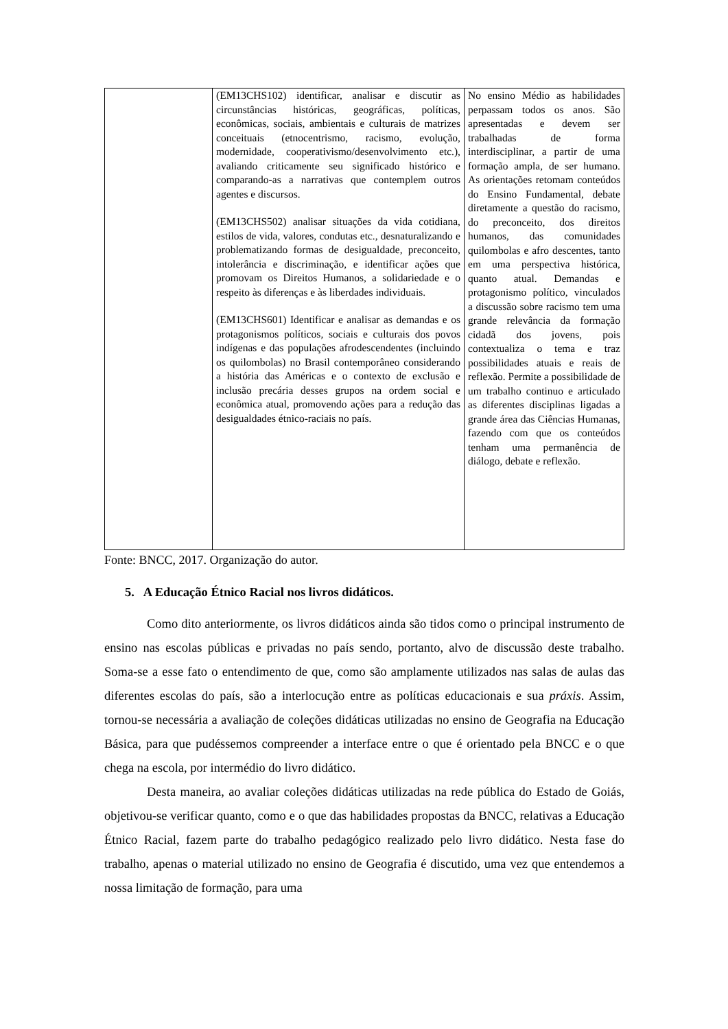| | (EM13CHS102) identificar, analisar e discutir as circunstâncias históricas, geográficas, políticas, econômicas, sociais, ambientais e culturais de matrizes conceituais (etnocentrismo, racismo, evolução, modernidade, cooperativismo/desenvolvimento etc.), avaliando criticamente seu significado histórico e comparando-as a narrativas que contemplem outros agentes e discursos. (EM13CHS502) analisar situações da vida cotidiana, estilos de vida, valores, condutas etc., desnaturalizando e problematizando formas de desigualdade, preconceito, intolerância e discriminação, e identificar ações que promovam os Direitos Humanos, a solidariedade e o respeito às diferenças e às liberdades individuais. (EM13CHS601) Identificar e analisar as demandas e os protagonismos políticos, sociais e culturais dos povos indígenas e das populações afrodescendentes (incluindo os quilombolas) no Brasil contemporâneo considerando a história das Américas e o contexto de exclusão e inclusão precária desses grupos na ordem social e econômica atual, promovendo ações para a redução das desigualdades étnico-raciais no país. | No ensino Médio as habilidades perpassam todos os anos. São apresentadas e devem ser trabalhadas de forma interdisciplinar, a partir de uma formação ampla, de ser humano. As orientações retomam conteúdos do Ensino Fundamental, debate diretamente a questão do racismo, do preconceito, dos direitos humanos, das comunidades quilombolas e afro descentes, tanto em uma perspectiva histórica, quanto atual. Demandas e protagonismo político, vinculados a discussão sobre racismo tem uma grande relevância da formação cidadã dos jovens, pois contextualiza o tema e traz possibilidades atuais e reais de reflexão. Permite a possibilidade de um trabalho continuo e articulado as diferentes disciplinas ligadas a grande área das Ciências Humanas, fazendo com que os conteúdos tenham uma permanência de diálogo, debate e reflexão. |
Fonte: BNCC, 2017. Organização do autor.
5. A Educação Étnico Racial nos livros didáticos.
Como dito anteriormente, os livros didáticos ainda são tidos como o principal instrumento de ensino nas escolas públicas e privadas no país sendo, portanto, alvo de discussão deste trabalho. Soma-se a esse fato o entendimento de que, como são amplamente utilizados nas salas de aulas das diferentes escolas do país, são a interlocução entre as políticas educacionais e sua práxis. Assim, tornou-se necessária a avaliação de coleções didáticas utilizadas no ensino de Geografia na Educação Básica, para que pudéssemos compreender a interface entre o que é orientado pela BNCC e o que chega na escola, por intermédio do livro didático.
Desta maneira, ao avaliar coleções didáticas utilizadas na rede pública do Estado de Goiás, objetivou-se verificar quanto, como e o que das habilidades propostas da BNCC, relativas a Educação Étnico Racial, fazem parte do trabalho pedagógico realizado pelo livro didático. Nesta fase do trabalho, apenas o material utilizado no ensino de Geografia é discutido, uma vez que entendemos a nossa limitação de formação, para uma